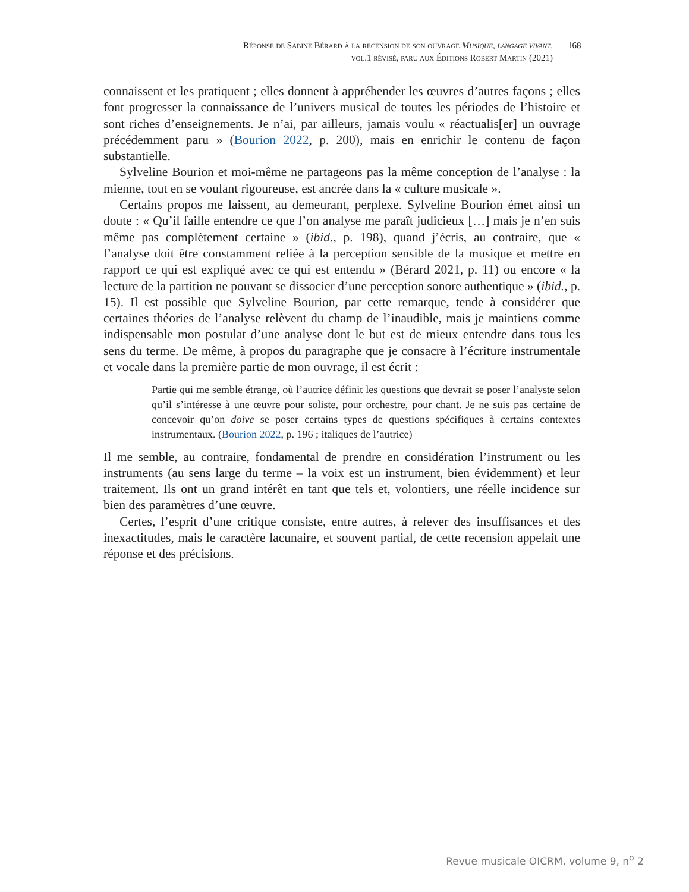Réponse de Sabine Bérard à la recension de son ouvrage Musique, langage vivant, vol.1 révisé, paru aux Éditions Robert Martin (2021)
168
connaissent et les pratiquent ; elles donnent à appréhender les œuvres d’autres façons ; elles font progresser la connaissance de l’univers musical de toutes les périodes de l’histoire et sont riches d’enseignements. Je n’ai, par ailleurs, jamais voulu « réactualis[er] un ouvrage précédemment paru » (Bourion 2022, p. 200), mais en enrichir le contenu de façon substantielle.
Sylveline Bourion et moi-même ne partageons pas la même conception de l’analyse : la mienne, tout en se voulant rigoureuse, est ancrée dans la « culture musicale ».
Certains propos me laissent, au demeurant, perplexe. Sylveline Bourion émet ainsi un doute : « Qu’il faille entendre ce que l’on analyse me paraît judicieux […] mais je n’en suis même pas complètement certaine » (ibid., p. 198), quand j’écris, au contraire, que « l’analyse doit être constamment reliée à la perception sensible de la musique et mettre en rapport ce qui est expliqué avec ce qui est entendu » (Bérard 2021, p. 11) ou encore « la lecture de la partition ne pouvant se dissocier d’une perception sonore authentique » (ibid., p. 15). Il est possible que Sylveline Bourion, par cette remarque, tende à considérer que certaines théories de l’analyse relèvent du champ de l’inaudible, mais je maintiens comme indispensable mon postulat d’une analyse dont le but est de mieux entendre dans tous les sens du terme. De même, à propos du paragraphe que je consacre à l’écriture instrumentale et vocale dans la première partie de mon ouvrage, il est écrit :
Partie qui me semble étrange, où l’autrice définit les questions que devrait se poser l’analyste selon qu’il s’intéresse à une œuvre pour soliste, pour orchestre, pour chant. Je ne suis pas certaine de concevoir qu’on doive se poser certains types de questions spécifiques à certains contextes instrumentaux. (Bourion 2022, p. 196 ; italiques de l’autrice)
Il me semble, au contraire, fondamental de prendre en considération l’instrument ou les instruments (au sens large du terme – la voix est un instrument, bien évidemment) et leur traitement. Ils ont un grand intérêt en tant que tels et, volontiers, une réelle incidence sur bien des paramètres d’une œuvre.
Certes, l’esprit d’une critique consiste, entre autres, à relever des insuffisances et des inexactitudes, mais le caractère lacunaire, et souvent partial, de cette recension appelait une réponse et des précisions.
Revue musicale OICRM, volume 9, n<sup>o</sup> 2